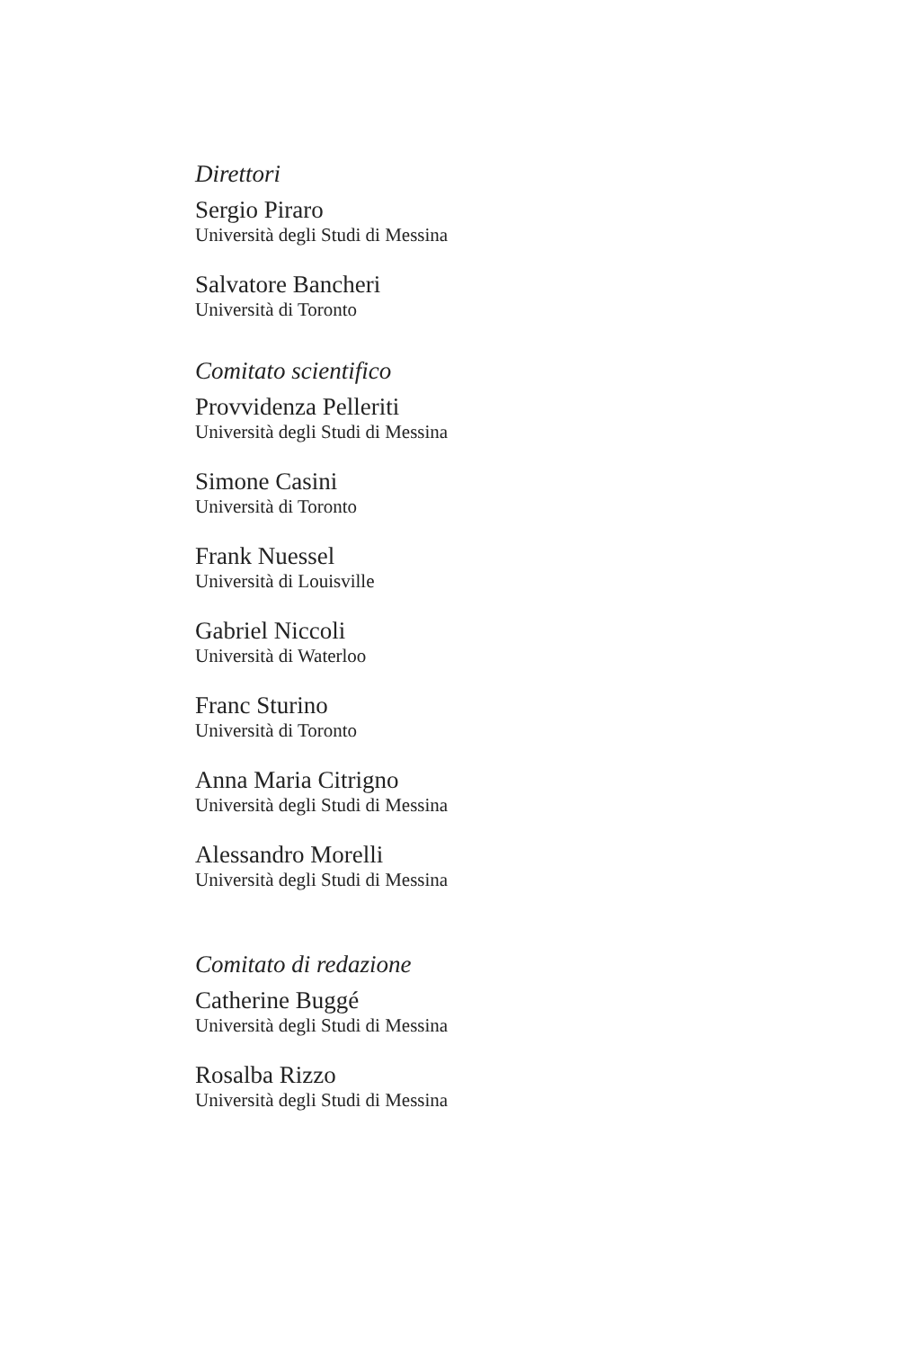Direttori
Sergio Piraro
Università degli Studi di Messina
Salvatore Bancheri
Università di Toronto
Comitato scientifico
Provvidenza Pelleriti
Università degli Studi di Messina
Simone Casini
Università di Toronto
Frank Nuessel
Università di Louisville
Gabriel Niccoli
Università di Waterloo
Franc Sturino
Università di Toronto
Anna Maria Citrigno
Università degli Studi di Messina
Alessandro Morelli
Università degli Studi di Messina
Comitato di redazione
Catherine Buggé
Università degli Studi di Messina
Rosalba Rizzo
Università degli Studi di Messina